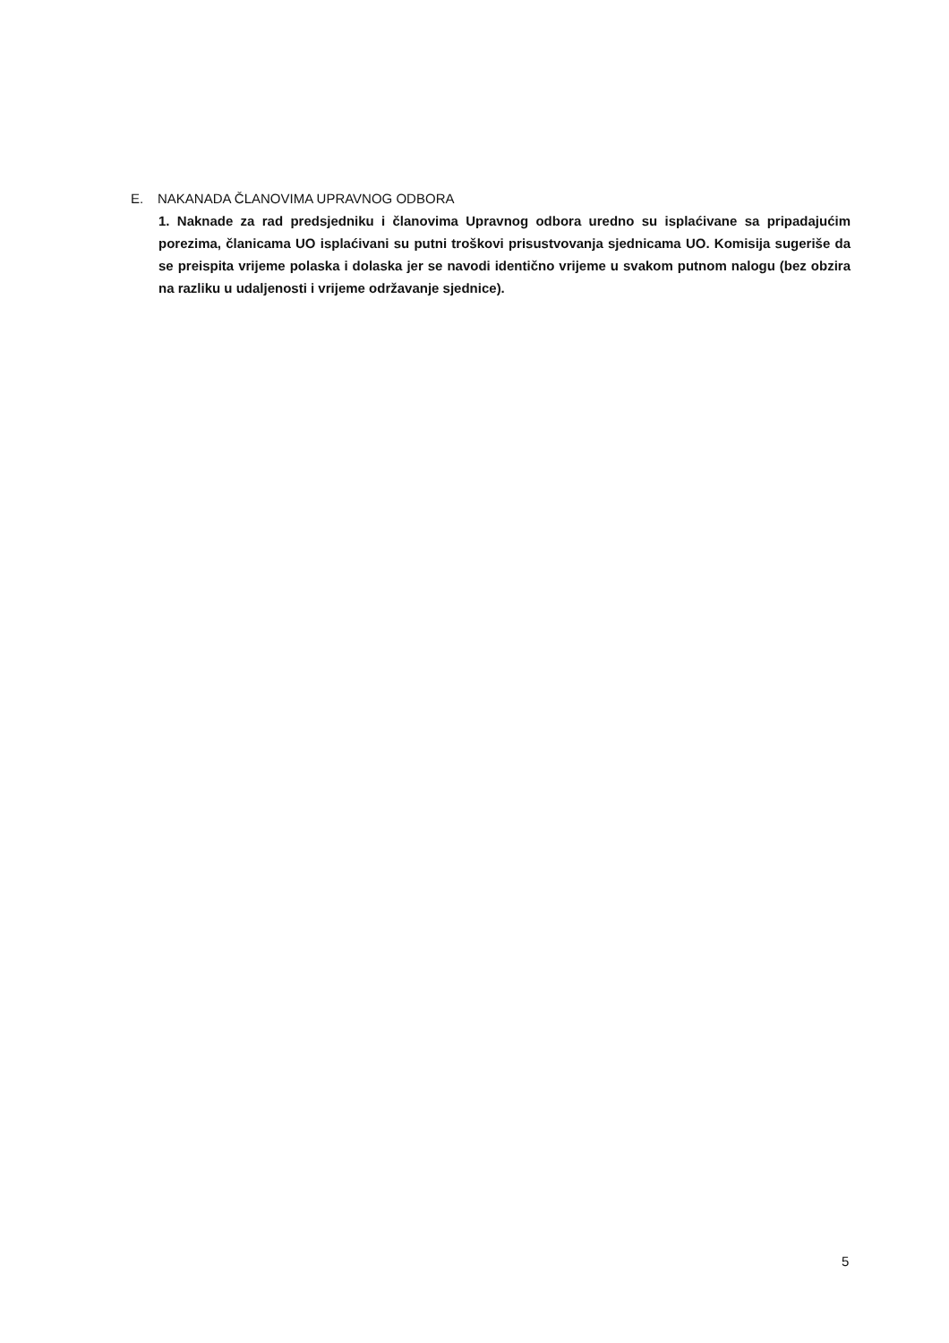E. NAKANADA ČLANOVIMA UPRAVNOG ODBORA
1. Naknade za rad predsjedniku i članovima Upravnog odbora uredno su isplaćivane sa pripadajućim porezima, članicama UO isplaćivani su putni troškovi prisustvovanja sjednicama UO. Komisija sugeriše da se preispita vrijeme polaska i dolaska jer se navodi identično vrijeme u svakom putnom nalogu (bez obzira na razliku u udaljenosti i vrijeme održavanje sjednice).
5